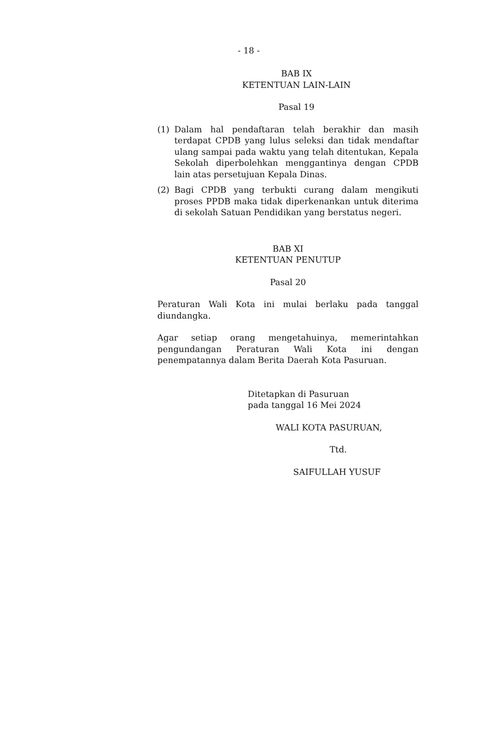- 18 -
BAB IX
KETENTUAN LAIN-LAIN
Pasal 19
(1) Dalam hal pendaftaran telah berakhir dan masih terdapat CPDB yang lulus seleksi dan tidak mendaftar ulang sampai pada waktu yang telah ditentukan, Kepala Sekolah diperbolehkan menggantinya dengan CPDB lain atas persetujuan Kepala Dinas.
(2) Bagi CPDB yang terbukti curang dalam mengikuti proses PPDB maka tidak diperkenankan untuk diterima di sekolah Satuan Pendidikan yang berstatus negeri.
BAB XI
KETENTUAN PENUTUP
Pasal 20
Peraturan Wali Kota ini mulai berlaku pada tanggal diundangka.
Agar setiap orang mengetahuinya, memerintahkan pengundangan Peraturan Wali Kota ini dengan penempatannya dalam Berita Daerah Kota Pasuruan.
Ditetapkan di Pasuruan
pada tanggal 16 Mei 2024
WALI KOTA PASURUAN,
Ttd.
SAIFULLAH YUSUF